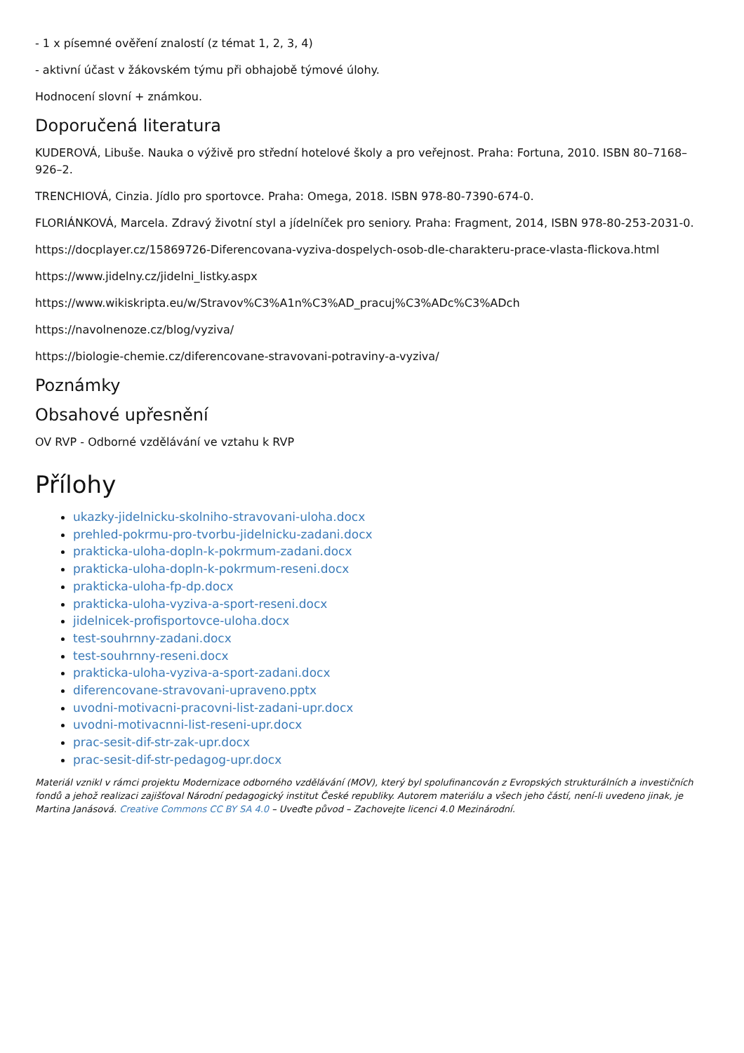- 1 x písemné ověření znalostí (z témat 1, 2, 3, 4)
- aktivní účast v žákovském týmu při obhajobě týmové úlohy.
Hodnocení slovní + známkou.
Doporučená literatura
KUDEROVÁ, Libuše. Nauka o výživě pro střední hotelové školy a pro veřejnost. Praha: Fortuna, 2010. ISBN 80–7168–926–2.
TRENCHIOVÁ, Cinzia. Jídlo pro sportovce. Praha: Omega, 2018. ISBN 978-80-7390-674-0.
FLORIÁNKOVÁ, Marcela. Zdravý životní styl a jídelníček pro seniory. Praha: Fragment, 2014, ISBN 978-80-253-2031-0.
https://docplayer.cz/15869726-Diferencovana-vyziva-dospelych-osob-dle-charakteru-prace-vlasta-flickova.html
https://www.jidelny.cz/jidelni_listky.aspx
https://www.wikiskripta.eu/w/Stravov%C3%A1n%C3%AD_pracuj%C3%ADc%C3%ADch
https://navolnenoze.cz/blog/vyziva/
https://biologie-chemie.cz/diferencovane-stravovani-potraviny-a-vyziva/
Poznámky
Obsahové upřesnění
OV RVP - Odborné vzdělávání ve vztahu k RVP
Přílohy
ukazky-jidelnicku-skolniho-stravovani-uloha.docx
prehled-pokrmu-pro-tvorbu-jidelnicku-zadani.docx
prakticka-uloha-dopln-k-pokrmum-zadani.docx
prakticka-uloha-dopln-k-pokrmum-reseni.docx
prakticka-uloha-fp-dp.docx
prakticka-uloha-vyziva-a-sport-reseni.docx
jidelnicek-profisportovce-uloha.docx
test-souhrnny-zadani.docx
test-souhrnny-reseni.docx
prakticka-uloha-vyziva-a-sport-zadani.docx
diferencovane-stravovani-upraveno.pptx
uvodni-motivacni-pracovni-list-zadani-upr.docx
uvodni-motivacnni-list-reseni-upr.docx
prac-sesit-dif-str-zak-upr.docx
prac-sesit-dif-str-pedagog-upr.docx
Materiál vznikl v rámci projektu Modernizace odborného vzdělávání (MOV), který byl spolufinancován z Evropských strukturálních a investičních fondů a jehož realizaci zajišťoval Národní pedagogický institut České republiky. Autorem materiálu a všech jeho částí, není-li uvedeno jinak, je Martina Janásová. Creative Commons CC BY SA 4.0 – Uveďte původ – Zachovejte licenci 4.0 Mezinárodní.